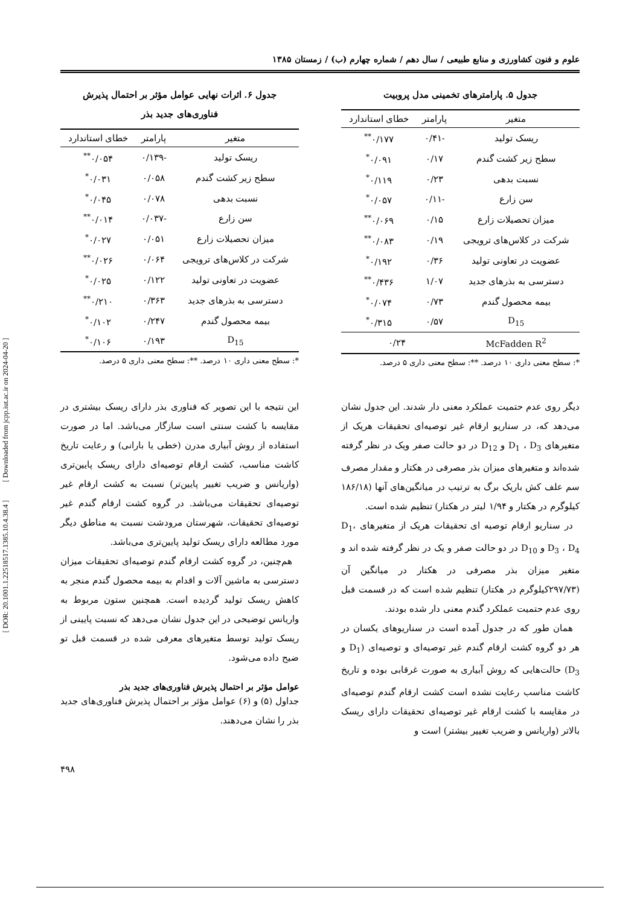[ DOR: 20.1001.1.22518517.1385.10.4.38.4 ] [ Downloaded from jcpp.iut.ac.ir on 2024-04-20 ]
علوم و فنون کشاورزی و منابع طبیعی / سال دهم / شماره چهارم (ب) / زمستان ۱۳۸۵
جدول ۵. پارامترهای تخمینی مدل پروبیت
| متغیر | پارامتر | خطای استاندارد |
| --- | --- | --- |
| ریسک تولید | -۰/۴۱ | ۰/۱۷۷<sup>**</sup> |
| سطح زیر کشت گندم | ۰/۱۷ | ۰/۰۹۱<sup>*</sup> |
| نسبت بدهی | ۰/۲۳ | ۰/۱۱۹<sup>*</sup> |
| سن زارع | -۰/۱۱ | ۰/۰۵۷<sup>*</sup> |
| میزان تحصیلات زارع | ۰/۱۵ | ۰/۰۶۹<sup>**</sup> |
| شرکت در کلاس‌های ترویجی | ۰/۱۹ | ۰/۰۸۳<sup>**</sup> |
| عضویت در تعاونی تولید | ۰/۳۶ | ۰/۱۹۲<sup>*</sup> |
| دسترسی به بذرهای جدید | ۱/۰۷ | ۰/۴۳۶<sup>**</sup> |
| بیمه محصول گندم | ۰/۷۳ | ۰/۰۷۴<sup>*</sup> |
| D<sub>15</sub> | ۰/۵۷ | ۰/۳۱۵<sup>*</sup> |
| McFadden R<sup>2</sup> | ۰/۲۴ | |
*: سطح معنی داری ۱۰ درصد. **: سطح معنی داری ۵ درصد.
جدول ۶. اثرات نهایی عوامل مؤثر بر احتمال پذیرش
فناوری‌های جدید بذر
| متغیر | پارامتر | خطای استاندارد |
| --- | --- | --- |
| ریسک تولید | -۰/۱۳۹ | ۰/۰۵۴<sup>**</sup> |
| سطح زیر کشت گندم | ۰/۰۵۸ | ۰/۰۳۱<sup>*</sup> |
| نسبت بدهی | ۰/۰۷۸ | ۰/۰۴۵<sup>*</sup> |
| سن زارع | -۰/۰۳۷ | ۰/۰۱۴<sup>**</sup> |
| میزان تحصیلات زارع | ۰/۰۵۱ | ۰/۰۲۷<sup>*</sup> |
| شرکت در کلاس‌های ترویجی | ۰/۰۶۴ | ۰/۰۲۶<sup>**</sup> |
| عضویت در تعاونی تولید | ۰/۱۲۲ | ۰/۰۲۵<sup>*</sup> |
| دسترسی به بذرهای جدید | ۰/۳۶۳ | ۰/۲۱۰<sup>**</sup> |
| بیمه محصول گندم | ۰/۲۴۷ | ۰/۱۰۲<sup>*</sup> |
| D<sub>15</sub> | ۰/۱۹۳ | ۰/۱۰۶<sup>*</sup> |
*: سطح معنی داری ۱۰ درصد. **: سطح معنی داری ۵ درصد.
دیگر روی عدم حتمیت عملکرد معنی دار شدند. این جدول نشان می‌دهد که، در سناریو ارقام غیر توصیه‌ای تحقیقات هریک از متغیرهای D<sub>1</sub> ، D<sub>3</sub> و D<sub>12</sub> در دو حالت صفر ویک در نظر گرفته شده‌اند و متغیرهای میزان بذر مصرفی در هکتار و مقدار مصرف سم علف کش باریک برگ به ترتیب در میانگین‌های آنها (۱۸۶/۱۸ کیلوگرم در هکتار و ۱/۹۴ لیتر در هکتار) تنظیم شده است.
در سناریو ارقام توصیه ای تحقیقات هریک از متغیرهای D<sub>1</sub>، D<sub>3</sub> ، D<sub>4</sub> و D<sub>10</sub> در دو حالت صفر و یک در نظر گرفته شده اند و متغیر میزان بذر مصرفی در هکتار در میانگین آن (۲۹۷/۷۳کیلوگرم در هکتار) تنظیم شده است که در قسمت قبل روی عدم حتمیت عملکرد گندم معنی دار شده بودند.
همان طور که در جدول آمده است در سناریوهای یکسان در هر دو گروه کشت ارقام گندم غیر توصیه‌ای و توصیه‌ای (D<sub>1</sub> و D<sub>3</sub>) حالت‌هایی که روش آبیاری به صورت غرقابی بوده و تاریخ کاشت مناسب رعایت نشده است کشت ارقام گندم توصیه‌ای در مقایسه با کشت ارقام غیر توصیه‌ای تحقیقات دارای ریسک بالاتر (واریانس و ضریب تغییر بیشتر) است و
این نتیجه با این تصویر که فناوری بذر دارای ریسک بیشتری در مقایسه با کشت سنتی است سازگار می‌باشد. اما در صورت استفاده از روش آبیاری مدرن (خطی یا بارانی) و رعایت تاریخ کاشت مناسب، کشت ارقام توصیه‌ای دارای ریسک پایین‌تری (واریانس و ضریب تغییر پایین‌تر) نسبت به کشت ارقام غیر توصیه‌ای تحقیقات می‌باشد. در گروه کشت ارقام گندم غیر توصیه‌ای تحقیقات، شهرستان مرودشت نسبت به مناطق دیگر مورد مطالعه دارای ریسک تولید پایین‌تری می‌باشد.
هم‌چنین، در گروه کشت ارقام گندم توصیه‌ای تحقیقات میزان دسترسی به ماشین آلات و اقدام به بیمه محصول گندم منجر به کاهش ریسک تولید گردیده است. همچنین ستون مربوط به واریانس توضیحی در این جدول نشان می‌دهد که نسبت پایینی از ریسک تولید توسط متغیرهای معرفی شده در قسمت قبل تو ضیح داده می‌شود.
عوامل مؤثر بر احتمال پذیرش فناوری‌های جدید بذر
جداول (۵) و (۶) عوامل مؤثر بر احتمال پذیرش فناوری‌های جدید بذر را نشان می‌دهند.
۴۹۸